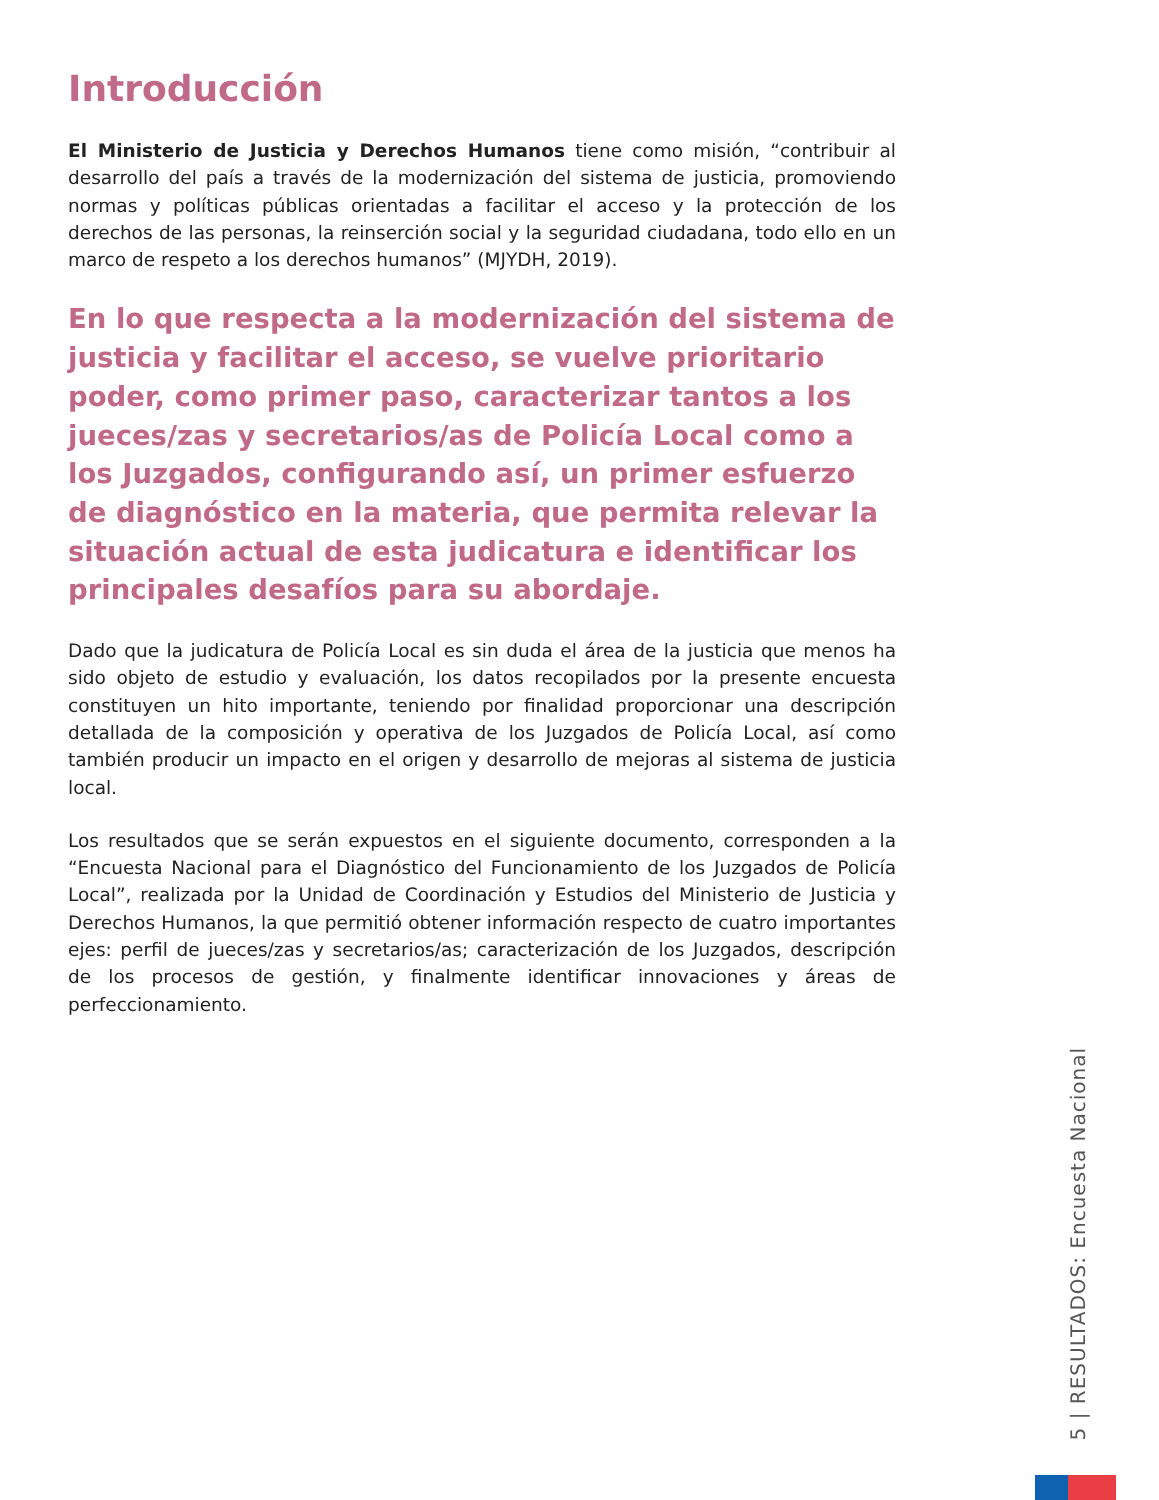Introducción
El Ministerio de Justicia y Derechos Humanos tiene como misión, “contribuir al desarrollo del país a través de la modernización del sistema de justicia, promoviendo normas y políticas públicas orientadas a facilitar el acceso y la protección de los derechos de las personas, la reinserción social y la seguridad ciudadana, todo ello en un marco de respeto a los derechos humanos” (MJYDH, 2019).
En lo que respecta a la modernización del sistema de justicia y facilitar el acceso, se vuelve prioritario poder, como primer paso, caracterizar tantos a los jueces/zas y secretarios/as de Policía Local como a los Juzgados, configurando así, un primer esfuerzo de diagnóstico en la materia, que permita relevar la situación actual de esta judicatura e identificar los principales desafíos para su abordaje.
Dado que la judicatura de Policía Local es sin duda el área de la justicia que menos ha sido objeto de estudio y evaluación, los datos recopilados por la presente encuesta constituyen un hito importante, teniendo por finalidad proporcionar una descripción detallada de la composición y operativa de los Juzgados de Policía Local, así como también producir un impacto en el origen y desarrollo de mejoras al sistema de justicia local.
Los resultados que se serán expuestos en el siguiente documento, corresponden a la “Encuesta Nacional para el Diagnóstico del Funcionamiento de los Juzgados de Policía Local”, realizada por la Unidad de Coordinación y Estudios del Ministerio de Justicia y Derechos Humanos, la que permitió obtener información respecto de cuatro importantes ejes: perfil de jueces/zas y secretarios/as; caracterización de los Juzgados, descripción de los procesos de gestión, y finalmente identificar innovaciones y áreas de perfeccionamiento.
5 | RESULTADOS: Encuesta Nacional